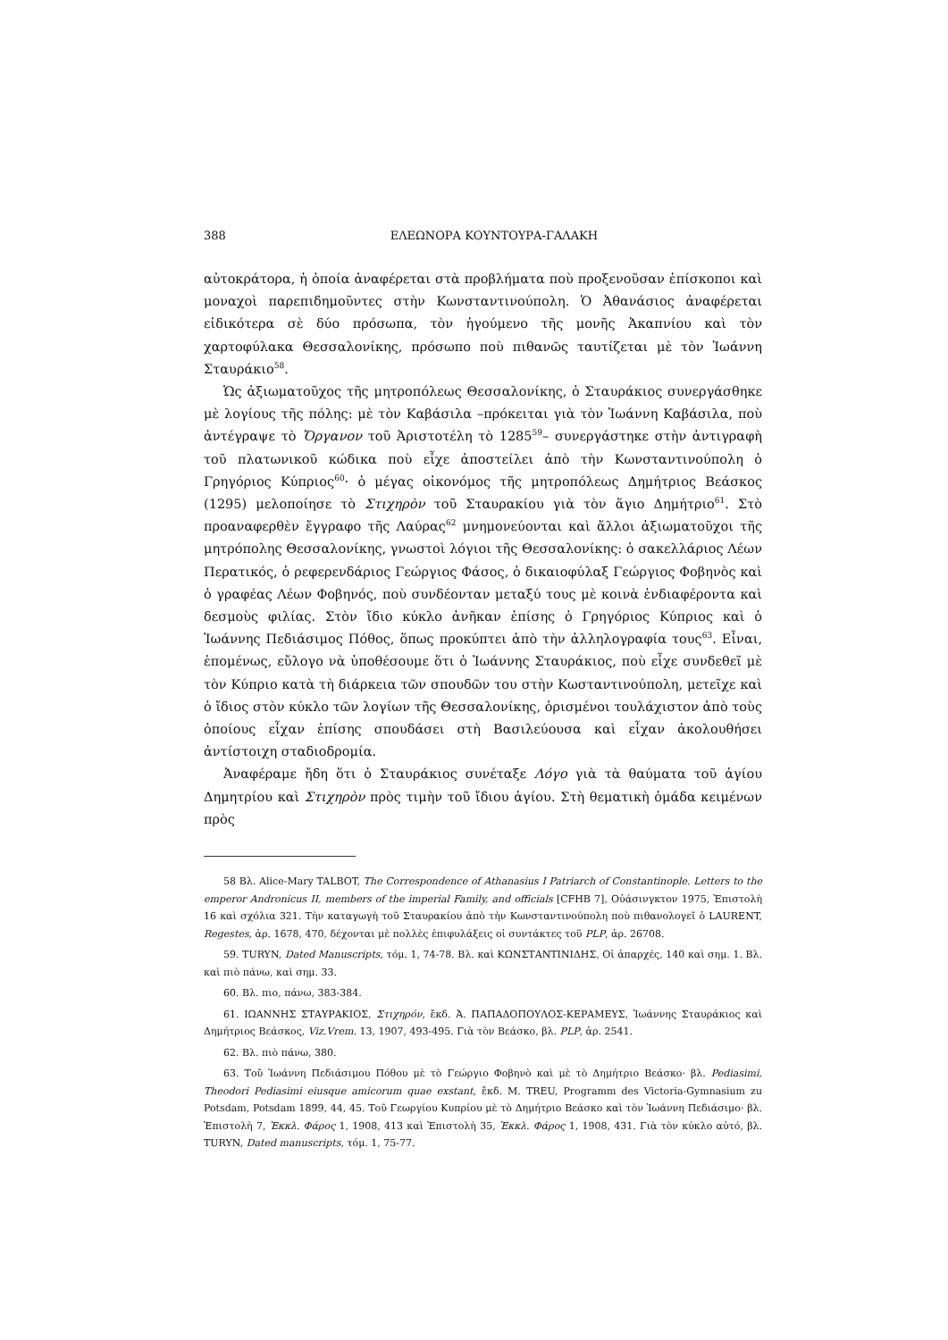388 ΕΛΕΩΝΟΡΑ ΚΟΥΝΤΟΥΡΑ-ΓΑΛΑΚΗ
αὐτοκράτορα, ἡ ὁποία ἀναφέρεται στὰ προβλήματα ποὺ προξενοῦσαν ἐπίσκοποι καὶ μοναχοὶ παρεπιδημοῦντες στὴν Κωνσταντινούπολη. Ὁ Ἀθανάσιος ἀναφέρεται εἰδικότερα σὲ δύο πρόσωπα, τὸν ἡγούμενο τῆς μονῆς Ἀκαπνίου καὶ τὸν χαρτοφύλακα Θεσσαλονίκης, πρόσωπο ποὺ πιθανῶς ταυτίζεται μὲ τὸν Ἰωάννη Σταυράκιο<sup>58</sup>.
Ὡς ἀξιωματοῦχος τῆς μητροπόλεως Θεσσαλονίκης, ὁ Σταυράκιος συνεργάσθηκε μὲ λογίους τῆς πόλης: μὲ τὸν Καβάσιλα –πρόκειται γιὰ τὸν Ἰωάννη Καβάσιλα, ποὺ ἀντέγραψε τὸ Ὄργανον τοῦ Ἀριστοτέλη τὸ 1285<sup>59</sup>– συνεργάστηκε στὴν ἀντιγραφὴ τοῦ πλατωνικοῦ κώδικα ποὺ εἶχε ἀποστείλει ἀπὸ τὴν Κωνσταντινούπολη ὁ Γρηγόριος Κύπριος<sup>60</sup>· ὁ μέγας οἰκονόμος τῆς μητροπόλεως Δημήτριος Βεάσκος (1295) μελοποίησε τὸ Στιχηρὸν τοῦ Σταυρακίου γιὰ τὸν ἅγιο Δημήτριο<sup>61</sup>. Στὸ προαναφερθὲν ἔγγραφο τῆς Λαύρας<sup>62</sup> μνημονεύονται καὶ ἄλλοι ἀξιωματοῦχοι τῆς μητρόπολης Θεσσαλονίκης, γνωστοὶ λόγιοι τῆς Θεσσαλονίκης: ὁ σακελλάριος Λέων Περατικός, ὁ ρεφερενδάριος Γεώργιος Φάσος, ὁ δικαιοφύλαξ Γεώργιος Φοβηνὸς καὶ ὁ γραφέας Λέων Φοβηνός, ποὺ συνδέονταν μεταξύ τους μὲ κοινὰ ἐνδιαφέροντα καὶ δεσμοὺς φιλίας. Στὸν ἴδιο κύκλο ἀνῆκαν ἐπίσης ὁ Γρηγόριος Κύπριος καὶ ὁ Ἰωάννης Πεδιάσιμος Πόθος, ὅπως προκύπτει ἀπὸ τὴν ἀλληλογραφία τους<sup>63</sup>. Εἶναι, ἑπομένως, εὔλογο νὰ ὑποθέσουμε ὅτι ὁ Ἰωάννης Σταυράκιος, ποὺ εἶχε συνδεθεῖ μὲ τὸν Κύπριο κατὰ τὴ διάρκεια τῶν σπουδῶν του στὴν Κωσταντινούπολη, μετεῖχε καὶ ὁ ἴδιος στὸν κύκλο τῶν λογίων τῆς Θεσσαλονίκης, ὁρισμένοι τουλάχιστον ἀπὸ τοὺς ὁποίους εἶχαν ἐπίσης σπουδάσει στὴ Βασιλεύουσα καὶ εἶχαν ἀκολουθήσει ἀντίστοιχη σταδιοδρομία.
Ἀναφέραμε ἤδη ὅτι ὁ Σταυράκιος συνέταξε Λόγο γιὰ τὰ θαύματα τοῦ ἁγίου Δημητρίου καὶ Στιχηρὸν πρὸς τιμὴν τοῦ ἴδιου ἁγίου. Στὴ θεματικὴ ὁμάδα κειμένων πρὸς
58 Βλ. Alice-Mary TALBOT, The Correspondence of Athanasius I Patriarch of Constantinople. Letters to the emperor Andronicus II, members of the imperial Family, and officials [CFHB 7], Οὐάσινγκτον 1975, Ἐπιστολὴ 16 καὶ σχόλια 321. Τὴν καταγωγὴ τοῦ Σταυρακίου ἀπὸ τὴν Κωνσταντινούπολη ποὺ πιθανολογεῖ ὁ LAURENT, Regestes, ἀρ. 1678, 470, δέχονται μὲ πολλὲς ἐπιφυλάξεις οἱ συντάκτες τοῦ PLP, ἀρ. 26708.
59. TURYN, Dated Manuscripts, τόμ. 1, 74-78. Βλ. καὶ ΚΩΝΣΤΑΝΤΙΝΙΔΗΣ, Οἱ ἀπαρχές, 140 καὶ σημ. 1. Βλ. καὶ πιὸ πάνω, καὶ σημ. 33.
60. Βλ. πιο, πάνω, 383-384.
61. ΙΩΑΝΝΗΣ ΣΤΑΥΡΑΚΙΟΣ, Στιχηρόν, ἔκδ. Ἀ. ΠΑΠΑΔΟΠΟΥΛΟΣ-ΚΕΡΑΜΕΥΣ, Ἰωάννης Σταυράκιος καὶ Δημήτριος Βεάσκος, Viz.Vrem. 13, 1907, 493-495. Γιὰ τὸν Βεάσκο, βλ. PLP, ἀρ. 2541.
62. Βλ. πιὸ πάνω, 380.
63. Τοῦ Ἰωάννη Πεδιάσιμου Πόθου μὲ τὸ Γεώργιο Φοβηνὸ καὶ μὲ τὸ Δημήτριο Βεάσκο· βλ. Pediasimi, Theodori Pediasimi eiusque amicorum quae exstant, ἔκδ. M. TREU, Programm des Victoria-Gymnasium zu Potsdam, Potsdam 1899, 44, 45. Τοῦ Γεωργίου Κυπρίου μὲ τὸ Δημήτριο Βεάσκο καὶ τὸν Ἰωάννη Πεδιάσιμο· βλ. Ἐπιστολὴ 7, Ἐκκλ. Φάρος 1, 1908, 413 καὶ Ἐπιστολὴ 35, Ἐκκλ. Φάρος 1, 1908, 431. Γιὰ τὸν κύκλο αὐτό, βλ. TURYN, Dated manuscripts, τόμ. 1, 75-77.